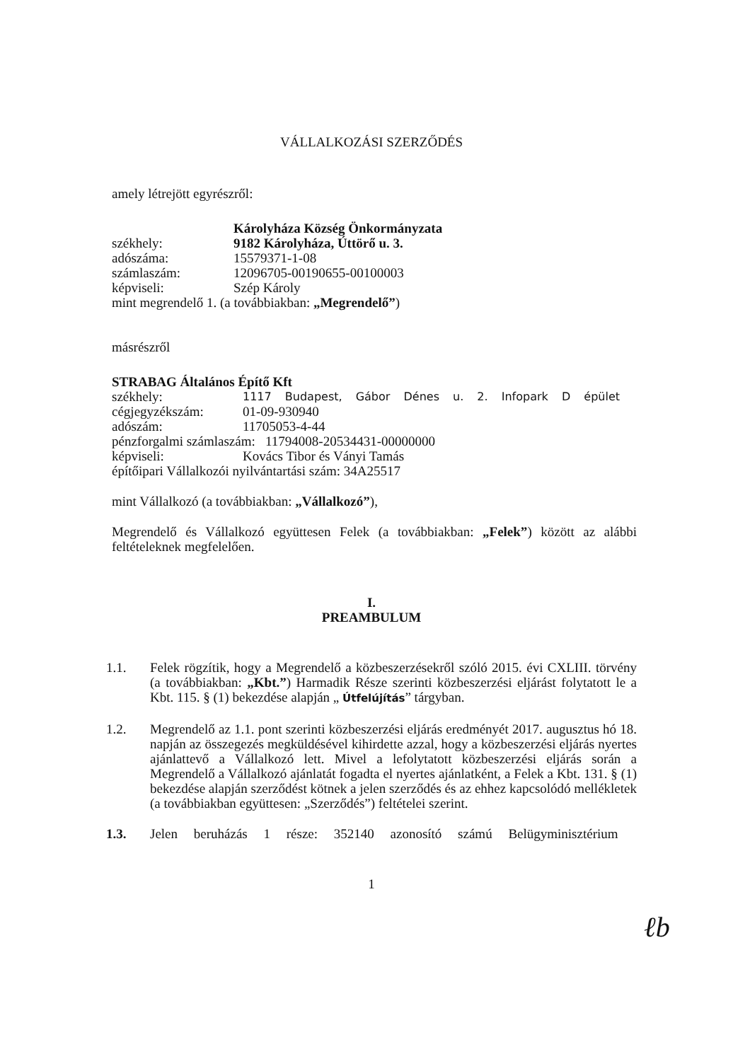VÁLLALKOZÁSI SZERZŐDÉS
amely létrejött egyrészről:
Károlyháza Község Önkormányzata
székhely: 9182 Károlyháza, Úttörő u. 3.
adószáma: 15579371-1-08
számlaszám: 12096705-00190655-00100003
képviseli: Szép Károly
mint megrendelő 1. (a továbbiakban: „Megrendelő”)
másrészről
STRABAG Általános Építő Kft
székhely: 1117 Budapest, Gábor Dénes u. 2. Infopark D épület
cégjegyzékszám: 01-09-930940
adószám: 11705053-4-44
pénzforgalmi számlaszám: 11794008-20534431-00000000
képviseli: Kovács Tibor és Ványi Tamás
építőipari Vállalkozói nyilvántartási szám: 34A25517
mint Vállalkozó (a továbbiakban: „Vállalkozó”),
Megrendelő és Vállalkozó együttesen Felek (a továbbiakban: „Felek”) között az alábbi feltételeknek megfelelően.
I.
PREAMBULUM
1.1. Felek rögzítik, hogy a Megrendelő a közbeszerzésekről szóló 2015. évi CXLIII. törvény (a továbbiakban: „Kbt.”) Harmadik Része szerinti közbeszerzési eljárást folytatott le a Kbt. 115. § (1) bekezdése alapján „ Útfelújítás” tárgyban.
1.2. Megrendelő az 1.1. pont szerinti közbeszerzési eljárás eredményét 2017. augusztus hó 18. napján az összegezés megküldésével kihirdette azzal, hogy a közbeszerzési eljárás nyertes ajánlattevő a Vállalkozó lett. Mivel a lefolytatott közbeszerzési eljárás során a Megrendelő a Vállalkozó ajánlatát fogadta el nyertes ajánlatként, a Felek a Kbt. 131. § (1) bekezdése alapján szerződést kötnek a jelen szerződés és az ehhez kapcsolódó mellékletek (a továbbiakban együttesen: „Szerződés”) feltételei szerint.
1.3. Jelen beruházás 1 része: 352140 azonosító számú Belügyminisztérium
1
ℓb